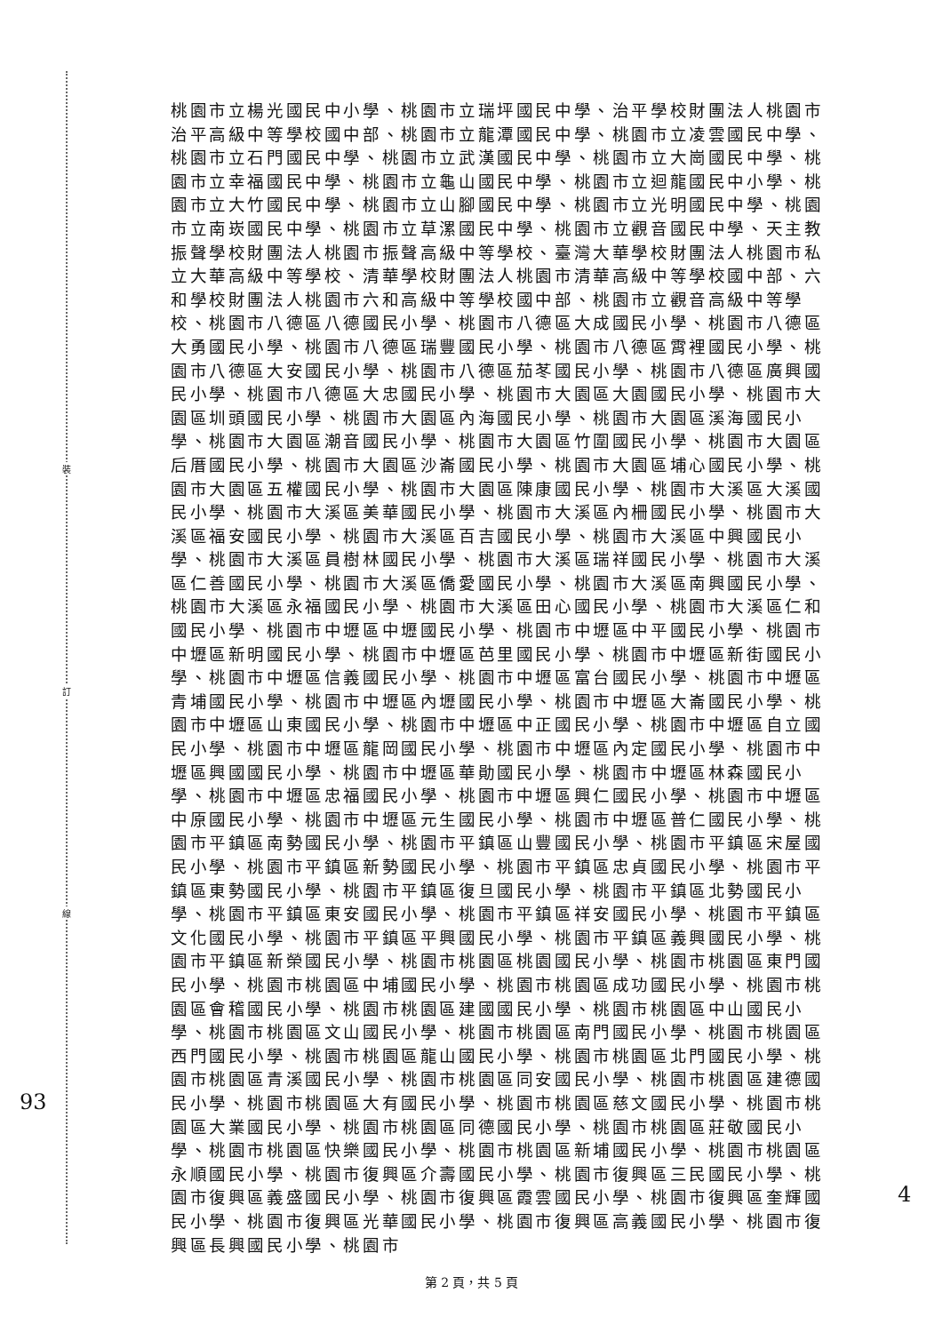裝
訂
線
93
4
桃園市立楊光國民中小學、桃園市立瑞坪國民中學、治平學校財團法人桃園市治平高級中等學校國中部、桃園市立龍潭國民中學、桃園市立凌雲國民中學、桃園市立石門國民中學、桃園市立武漢國民中學、桃園市立大崗國民中學、桃園市立幸福國民中學、桃園市立龜山國民中學、桃園市立迴龍國民中小學、桃園市立大竹國民中學、桃園市立山腳國民中學、桃園市立光明國民中學、桃園市立南崁國民中學、桃園市立草漯國民中學、桃園市立觀音國民中學、天主教振聲學校財團法人桃園市振聲高級中等學校、臺灣大華學校財團法人桃園市私立大華高級中等學校、清華學校財團法人桃園市清華高級中等學校國中部、六和學校財團法人桃園市六和高級中等學校國中部、桃園市立觀音高級中等學校、桃園市八德區八德國民小學、桃園市八德區大成國民小學、桃園市八德區大勇國民小學、桃園市八德區瑞豐國民小學、桃園市八德區霄裡國民小學、桃園市八德區大安國民小學、桃園市八德區茄苳國民小學、桃園市八德區廣興國民小學、桃園市八德區大忠國民小學、桃園市大園區大園國民小學、桃園市大園區圳頭國民小學、桃園市大園區內海國民小學、桃園市大園區溪海國民小學、桃園市大園區潮音國民小學、桃園市大園區竹圍國民小學、桃園市大園區后厝國民小學、桃園市大園區沙崙國民小學、桃園市大園區埔心國民小學、桃園市大園區五權國民小學、桃園市大園區陳康國民小學、桃園市大溪區大溪國民小學、桃園市大溪區美華國民小學、桃園市大溪區內柵國民小學、桃園市大溪區福安國民小學、桃園市大溪區百吉國民小學、桃園市大溪區中興國民小學、桃園市大溪區員樹林國民小學、桃園市大溪區瑞祥國民小學、桃園市大溪區仁善國民小學、桃園市大溪區僑愛國民小學、桃園市大溪區南興國民小學、桃園市大溪區永福國民小學、桃園市大溪區田心國民小學、桃園市大溪區仁和國民小學、桃園市中壢區中壢國民小學、桃園市中壢區中平國民小學、桃園市中壢區新明國民小學、桃園市中壢區芭里國民小學、桃園市中壢區新街國民小學、桃園市中壢區信義國民小學、桃園市中壢區富台國民小學、桃園市中壢區青埔國民小學、桃園市中壢區內壢國民小學、桃園市中壢區大崙國民小學、桃園市中壢區山東國民小學、桃園市中壢區中正國民小學、桃園市中壢區自立國民小學、桃園市中壢區龍岡國民小學、桃園市中壢區內定國民小學、桃園市中壢區興國國民小學、桃園市中壢區華勛國民小學、桃園市中壢區林森國民小學、桃園市中壢區忠福國民小學、桃園市中壢區興仁國民小學、桃園市中壢區中原國民小學、桃園市中壢區元生國民小學、桃園市中壢區普仁國民小學、桃園市平鎮區南勢國民小學、桃園市平鎮區山豐國民小學、桃園市平鎮區宋屋國民小學、桃園市平鎮區新勢國民小學、桃園市平鎮區忠貞國民小學、桃園市平鎮區東勢國民小學、桃園市平鎮區復旦國民小學、桃園市平鎮區北勢國民小學、桃園市平鎮區東安國民小學、桃園市平鎮區祥安國民小學、桃園市平鎮區文化國民小學、桃園市平鎮區平興國民小學、桃園市平鎮區義興國民小學、桃園市平鎮區新榮國民小學、桃園市桃園區桃園國民小學、桃園市桃園區東門國民小學、桃園市桃園區中埔國民小學、桃園市桃園區成功國民小學、桃園市桃園區會稽國民小學、桃園市桃園區建國國民小學、桃園市桃園區中山國民小學、桃園市桃園區文山國民小學、桃園市桃園區南門國民小學、桃園市桃園區西門國民小學、桃園市桃園區龍山國民小學、桃園市桃園區北門國民小學、桃園市桃園區青溪國民小學、桃園市桃園區同安國民小學、桃園市桃園區建德國民小學、桃園市桃園區大有國民小學、桃園市桃園區慈文國民小學、桃園市桃園區大業國民小學、桃園市桃園區同德國民小學、桃園市桃園區莊敬國民小學、桃園市桃園區快樂國民小學、桃園市桃園區新埔國民小學、桃園市桃園區永順國民小學、桃園市復興區介壽國民小學、桃園市復興區三民國民小學、桃園市復興區義盛國民小學、桃園市復興區霞雲國民小學、桃園市復興區奎輝國民小學、桃園市復興區光華國民小學、桃園市復興區高義國民小學、桃園市復興區長興國民小學、桃園市
第 2 頁，共 5 頁